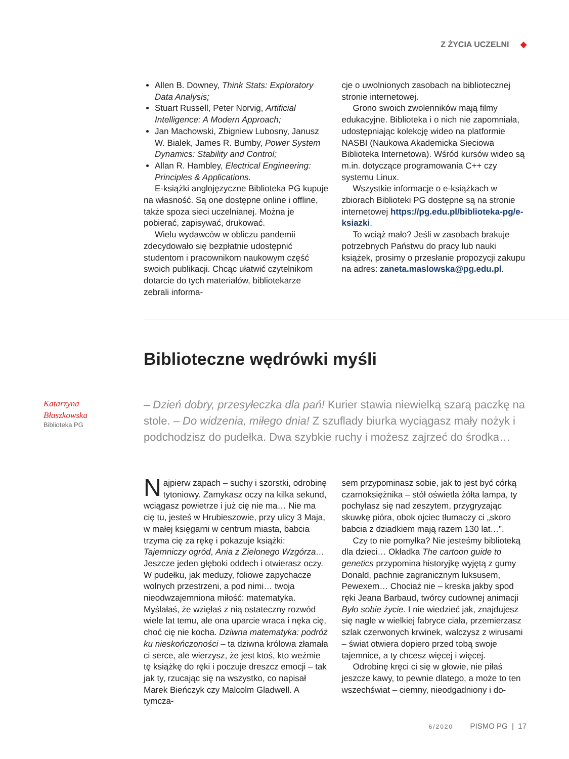Z ŻYCIA UCZELNI ◆
Allen B. Downey, Think Stats: Exploratory Data Analysis;
Stuart Russell, Peter Norvig, Artificial Intelligence: A Modern Approach;
Jan Machowski, Zbigniew Lubosny, Janusz W. Bialek, James R. Bumby, Power System Dynamics: Stability and Control;
Allan R. Hambley, Electrical Engineering: Principles & Applications.
E-książki anglojęzyczne Biblioteka PG kupuje na własność. Są one dostępne online i offline, także spoza sieci uczelnianej. Można je pobierać, zapisywać, drukować.
Wielu wydawców w obliczu pandemii zdecydowało się bezpłatnie udostępnić studentom i pracownikom naukowym część swoich publikacji. Chcąc ułatwić czytelnikom dotarcie do tych materiałów, bibliotekarze zebrali informa-
cje o uwolnionych zasobach na bibliotecznej stronie internetowej.
Grono swoich zwolenników mają filmy edukacyjne. Biblioteka i o nich nie zapomniała, udostępniając kolekcję wideo na platformie NASBI (Naukowa Akademicka Sieciowa Biblioteka Internetowa). Wśród kursów wideo są m.in. dotyczące programowania C++ czy systemu Linux.
Wszystkie informacje o e-książkach w zbiorach Biblioteki PG dostępne są na stronie internetowej https://pg.edu.pl/biblioteka-pg/e-ksiazki.
To wciąż mało? Jeśli w zasobach brakuje potrzebnych Państwu do pracy lub nauki książek, prosimy o przesłanie propozycji zakupu na adres: zaneta.maslowska@pg.edu.pl.
Biblioteczne wędrówki myśli
Katarzyna
Błaszkowska
Biblioteka PG
– Dzień dobry, przesyłeczka dla pań! Kurier stawia niewielką szarą paczkę na stole. – Do widzenia, miłego dnia! Z szuflady biurka wyciągasz mały nożyk i podchodzisz do pudełka. Dwa szybkie ruchy i możesz zajrzeć do środka…
Najpierw zapach – suchy i szorstki, odrobinę tytoniowy. Zamykasz oczy na kilka sekund, wciągasz powietrze i już cię nie ma… Nie ma cię tu, jesteś w Hrubieszowie, przy ulicy 3 Maja, w małej księgarni w centrum miasta, babcia trzyma cię za rękę i pokazuje książki: Tajemniczy ogród, Ania z Zielonego Wzgórza… Jeszcze jeden głęboki oddech i otwierasz oczy. W pudełku, jak meduzy, foliowe zapychacze wolnych przestrzeni, a pod nimi… twoja nieodwzajemniona miłość: matematyka. Myślałaś, że wzięłaś z nią ostateczny rozwód wiele lat temu, ale ona uparcie wraca i nęka cię, choć cię nie kocha. Dziwna matematyka: podróż ku nieskończoności – ta dziwna królowa złamała ci serce, ale wierzysz, że jest ktoś, kto weźmie tę książkę do ręki i poczuje dreszcz emocji – tak jak ty, rzucając się na wszystko, co napisał Marek Bieńczyk czy Malcolm Gladwell. A tymcza-
sem przypominasz sobie, jak to jest być córką czarnoksiężnika – stół oświetla żółta lampa, ty pochylasz się nad zeszytem, przygryzając skuwkę pióra, obok ojciec tłumaczy ci „skoro babcia z dziadkiem mają razem 130 lat…”.
Czy to nie pomyłka? Nie jesteśmy biblioteką dla dzieci… Okładka The cartoon guide to genetics przypomina historyjkę wyjętą z gumy Donald, pachnie zagranicznym luksusem, Pewexem… Chociaż nie – kreska jakby spod ręki Jeana Barbaud, twórcy cudownej animacji Było sobie życie. I nie wiedzieć jak, znajdujesz się nagle w wielkiej fabryce ciała, przemierzasz szlak czerwonych krwinek, walczysz z wirusami – świat otwiera dopiero przed tobą swoje tajemnice, a ty chcesz więcej i więcej.
Odrobinę kręci ci się w głowie, nie piłaś jeszcze kawy, to pewnie dlatego, a może to ten wszechświat – ciemny, nieodgadniony i do-
6/2020 PISMO PG | 17